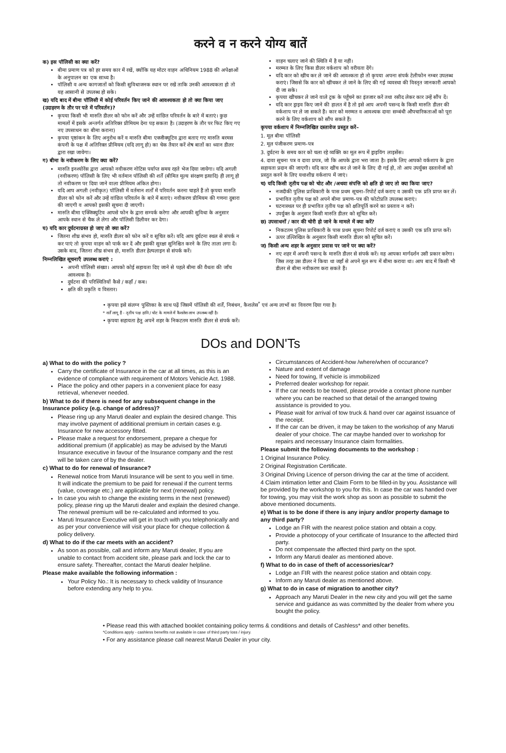करने व न करने योग्य बातें
क) इस पॉलिसी का क्या करें?
बीमा प्रमाण पत्र को हर समय कार में रखें, क्योंकि यह मोटर वाहन अधिनियम 1988 की अपेक्षाओं के अनुपालन का एक साध्य है।
पॉलिसी व अन्य कागजातों को किसी सुविधाजनक स्थान पर रखें ताकि उनकी आवश्यकता हो तो यह आसानी से उपलब्ध हो सके।
ख) यदि बाद में बीमा पॉलिसी में कोई परिवर्तन किए जाने की आवश्यकता हो तो क्या किया जाए (उदाहरण के तौर पर पते में परिवर्तन)?
कृपया किसी भी मारुति डीलर को फोन करें और उन्हें वांछित परिवर्तन के बारे में बताएं। कुछ मामलों में इसके अन्तर्गत अतिरिक्त प्रीमियम देना पड़ सकता है। (उदाहरण के तौर पर फिट किए गए नए उपसाधन का बीमा कराना)
कृपया पृष्ठांकन के लिए अनुरोध करें व मारुति बीमा एक्जीक्यूटिव द्वारा बताए गए मारुति बरमस कंपनी के पक्ष में अतिरिक्त प्रीमियम (यदि लागू हो) का चेक तैयार करें शेष बातों का ध्यान डीलर द्वारा रखा जायेगा।
ग) बीमा के नवीकरण के लिए क्या करें?
मारुति इनश्योरेंस द्वारा आपको नवीकरण नोटिस पर्याप्त समय रहते भेज दिया जायेगा। यदि अगली (नवीकरण) पॉलिसी के लिए भी वर्तमान पॉलिसी की शर्तें (बीमित मूल्य संरक्षण इत्यादि) ही लागू हो तो नवीकरण पर दिया जाने वाला प्रीमियम अंकित होगा।
यदि आप अगली (नवीकृत) पॉलिसी में वर्तमान शर्तों में परिवर्तन करना चाहते हैं तो कृपया मारुति डीलर को फोन करें और उन्हें वांछित परिवर्तन के बारे में बताएं। नवीकरण प्रीमियम की गणना दुबारा की जाएगी व आपको इसकी सूचना दी जाएगी।
मारुति बीमा एक्जिक्युटिव आपसे फोन के द्वारा सम्पर्क करेगा और आपकी सुविधा के अनुसार आपके स्थान से चैक ले लेगा और पॉलिसी डिलीवर कर देगा।
घ) यदि कार दुर्घटनाग्रस्त हो जाए तो क्या करें?
जितना शीघ्र संभव हो, मारुति डीलर को फोन करें व सूचित करें। यदि आप दुर्घटना स्थल से संपर्क न कर पाएं तो कृपया वाहन को पार्क कर दें और इसकी सुरक्षा सुनिश्चित करने के लिए ताला लगा दें। उसके बाद, जितना शीघ्र संभव हो, मारुति डीलर हेल्पलाइन से संपर्क करें।
निम्नलिखित सूचनाएँ उपलब्ध कराएं :
अपनी पॉलिसी संख्या। आपको कोई सहायता दिए जाने से पहले बीमा की वैधता की जाँच आवश्यक है।
दुर्घटना की परिस्थितियों कैसे / कहाँ / कब।
क्षति की प्रकृति व विस्तार।
वाहन चलाए जाने की स्थिति में है या नहीं।
मरम्मत के लिए किस डीलर वर्कशाप को वरीयता देंगे।
यदि कार को खींच कर ले जाने की आवश्कता हो तो कृपया अपना संपर्क टेलीफोन नम्बर उपलब्ध कराएं। जिससे कि कार को खींचकर ले जाने के लिए की गई व्यवस्था की विस्तृत जानकारी आपको दी जा सके।
कृपया खींचकर ले जाने वाले ट्रक के पहुँचने का इंतजार करें तथा रसीद लेकर कार उन्हें सौंप दें।
यदि कार ड्राइव किए जाने की हालत में है तो इसे आप अपनी पसन्द के किसी मारुति डीलर की वर्कशाप पर ले जा सकते हैं। कार को मरम्मत व आवश्यक दावा सम्बंधी औपचारिकताओं को पूरा करने के लिए वर्कशाप को सौंप सकते हैं।
कृपया वर्कशाप में निम्नलिखित दस्तावेज प्रस्तुत करें–
1. मूल बीमा पॉलिसी
2. मूल पंजीकरण प्रमाण–पत्र
3. दुर्घटना के समय कार को चला रहे व्यक्ति का मूल रूप में ड्राइविंग लाइसेंस।
4. दावा सूचना पत्र व दावा प्रपत्र, जो कि आपके द्वारा भरा जाता है। इसके लिए आपको वर्कशाप के द्वारा सहायता प्रदान की जाएगी। यदि कार खींच कर ले जाने के लिए दी गई हो, तो आप उपर्युक्त दस्तावेजों को प्रस्तुत करने के लिए यथाशीघ्र वर्कशाप में जाएं।
च) यदि किसी तृतीय पक्ष को चोट और /अथवा संपत्ति को क्षति हो जाए तो क्या किया जाए?
नजदीकी पुलिस प्राधिकारी के पास प्रथम सूचना–रिपोर्ट दर्ज कराए व उसकी एक प्रति प्राप्त कर लें।
प्रभावित तृतीय पक्ष को अपने बीमा प्रमाण–पत्र की फोटोप्रति उपलब्ध कराएं।
घटनास्थल पर ही प्रभावित तृतीय पक्ष को क्षतिपूर्ति करने का प्रस्ताव न करें।
उपर्युक्त के अनुसार किसी मारुति डीलर को सूचित करें।
छ) उपसाधनों / कार की चोरी हो जाने के मामले में क्या करें?
निकटतम पुलिस प्राधिकारी के पास प्रथम सूचना रिपोर्ट दर्ज कराएं व उसकी एक प्रति प्राप्त करें।
ऊपर उल्लिखित के अनुसार किसी मारुति डीलर को सूचित करें।
ज) किसी अन्य शहर के अनुसार प्रवास पर जाने पर क्या करें?
नए शहर में अपनी पसन्द के मारुति डीलर से संपर्क करें। वह आपका मार्गदर्शन उसी प्रकार करेगा। जिस तरह उस डीलर ने किया था जहाँ से अपने मूल रूप में बीमा कराया था। आप बाद में किसी भी डीलर से बीमा नवीकरण करा सकते हैं।
• कृपया इसे संलग्न पुस्तिका के साथ पढ़ें जिसमें पॉलिसी की शर्तें, निबंधन, कैशलेस<sup>*</sup> एवं अन्य लाभों का विवरण दिया गया है।
* शर्तें लागू हैं - तृतीय पक्ष हानि / चोट के मामले में कैशलेस लाभ उपलब्ध नहीं है।
• कृपया सहायता हेतु अपने शहर के निकटतम मारुति डीलर से संपर्क करें।
DOs and DON'Ts
a) What to do with the policy ?
Carry the certificate of Insurance in the car at all times, as this is an evidence of compliance with requirement of Motors Vehicle Act. 1988.
Place the policy and other papers in a convenient place for easy retrieval, whenever needed.
b) What to do if there is need for any subsequent change in the Insurance policy (e.g. change of address)?
Please ring up any Maruti dealer and explain the desired change. This may involve payment of additional premium in certain cases e.g. Insurance for new accessory fitted.
Please make a request for endorsement, prepare a cheque for additional premium (if applicable) as may be advised by the Maruti Insurance executive in favour of the Insurance company and the rest will be taken care of by the dealer.
c) What to do for renewal of Insurance?
Renewal notice from Maruti Insurance will be sent to you well in time.
It will indicate the premium to be paid for renewal if the current terms (value, coverage etc.) are applicable for next (renewal) policy.
In case you wish to change the existing terms in the next (renewed) policy, please ring up the Maruti dealer and explain the desired change. The renewal premium will be re-calculated and informed to you.
Maruti Insurance Executive will get in touch with you telephonically and as per your convenience will visit your place for cheque collection & policy delivery.
d) What to do if the car meets with an accident?
As soon as possible, call and inform any Maruti dealer, If you are unable to contact from accident site, please park and lock the car to ensure safety. Thereafter, contact the Maruti dealer helpline.
Please make available the following information :
Your Policy No.: It is necessary to check validity of Insurance before extending any help to you.
Circumstances of Accident-how /where/when of occurance?
Nature and extent of damage
Need for towing, If vehicle is immobilized
Preferred dealer workshop for repair.
If the car needs to be towed, please provide a contact phone number where you can be reached so that detail of the arranged towing assistance is provided to you.
Please wait for arrival of tow truck & hand over car against issuance of the receipt.
If the car can be driven, it may be taken to the workshop of any Maruti dealer of your choice. The car maybe handed over to workshop for repairs and necessary Insurance claim formalities.
Please submit the following documents to the workshop :
1 Original Insurance Policy.
2 Original Registration Certificate.
3 Original Driving Licence of person driving the car at the time of accident.
4 Claim intimation letter and Claim Form to be filled-in by you. Assistance will be provided by the workshop to you for this. In case the car was handed over for towing, you may visit the work shop as soon as possible to submit the above mentioned documents.
e) What is to be done if there is any injury and/or property damage to any third party?
Lodge an FIR with the nearest police station and obtain a copy.
Provide a photocopy of your certificate of Insurance to the affected third party.
Do not compensate the affected third party on the spot.
Inform any Maruti dealer as mentioned above.
f) What to do in case of theft of accessories/car?
Lodge an FIR with the nearest police station and obtain copy.
Inform any Maruti dealer as mentioned above.
g) What to do in case of migration to another city?
Approach any Maruti Dealer in the new city and you will get the same service and guidance as was committed by the dealer from where you bought the policy.
• Please read this with attached booklet containing policy terms & conditions and details of Cashless* and other benefits.
*Conditions apply - cashless benefits not available in case of third party loss / injury.
• For any assistance please call nearest Maruti Dealer in your city.